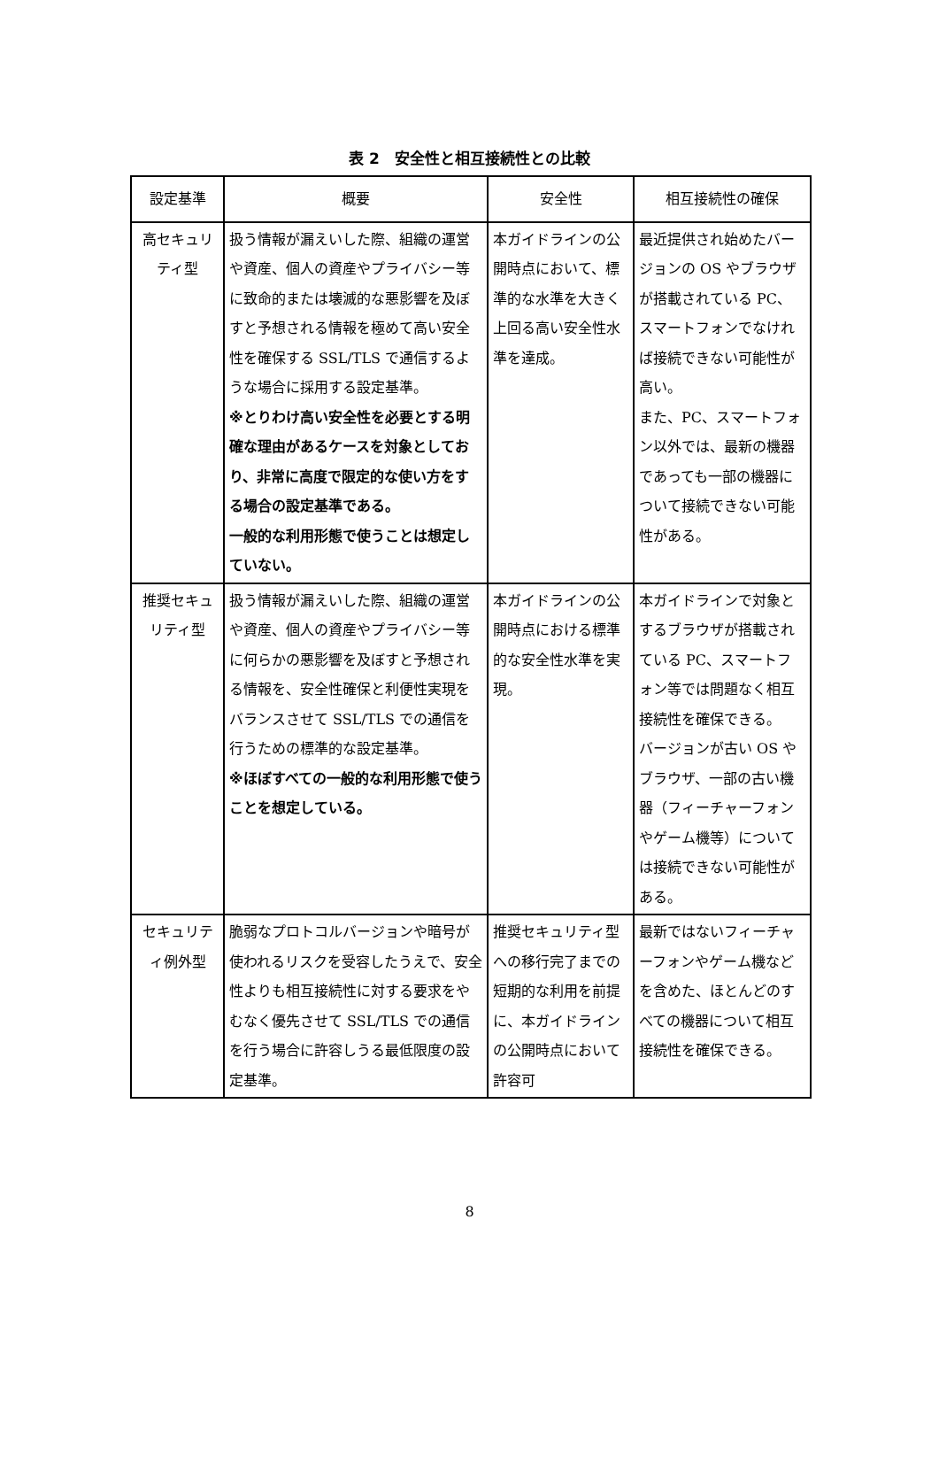表 2　安全性と相互接続性との比較
| 設定基準 | 概要 | 安全性 | 相互接続性の確保 |
| --- | --- | --- | --- |
| 高セキュリティ型 | 扱う情報が漏えいした際、組織の運営や資産、個人の資産やプライバシー等に致命的または壊滅的な悪影響を及ぼすと予想される情報を極めて高い安全性を確保する SSL/TLS で通信するような場合に採用する設定基準。 ※とりわけ高い安全性を必要とする明確な理由があるケースを対象としており、非常に高度で限定的な使い方をする場合の設定基準である。 一般的な利用形態で使うことは想定していない。 | 本ガイドラインの公開時点において、標準的な水準を大きく上回る高い安全性水準を達成。 | 最近提供され始めたバージョンの OS やブラウザが搭載されている PC、スマートフォンでなければ接続できない可能性が高い。 また、PC、スマートフォン以外では、最新の機器であっても一部の機器について接続できない可能性がある。 |
| 推奨セキュリティ型 | 扱う情報が漏えいした際、組織の運営や資産、個人の資産やプライバシー等に何らかの悪影響を及ぼすと予想される情報を、安全性確保と利便性実現をバランスさせて SSL/TLS での通信を行うための標準的な設定基準。 ※ほぼすべての一般的な利用形態で使うことを想定している。 | 本ガイドラインの公開時点における標準的な安全性水準を実現。 | 本ガイドラインで対象とするブラウザが搭載されている PC、スマートフォン等では問題なく相互接続性を確保できる。 バージョンが古い OS やブラウザ、一部の古い機器（フィーチャーフォンやゲーム機等）については接続できない可能性がある。 |
| セキュリティ例外型 | 脆弱なプロトコルバージョンや暗号が使われるリスクを受容したうえで、安全性よりも相互接続性に対する要求をやむなく優先させて SSL/TLS での通信を行う場合に許容しうる最低限度の設定基準。 | 推奨セキュリティ型への移行完了までの短期的な利用を前提に、本ガイドラインの公開時点において許容可 | 最新ではないフィーチャーフォンやゲーム機などを含めた、ほとんどのすべての機器について相互接続性を確保できる。 |
8